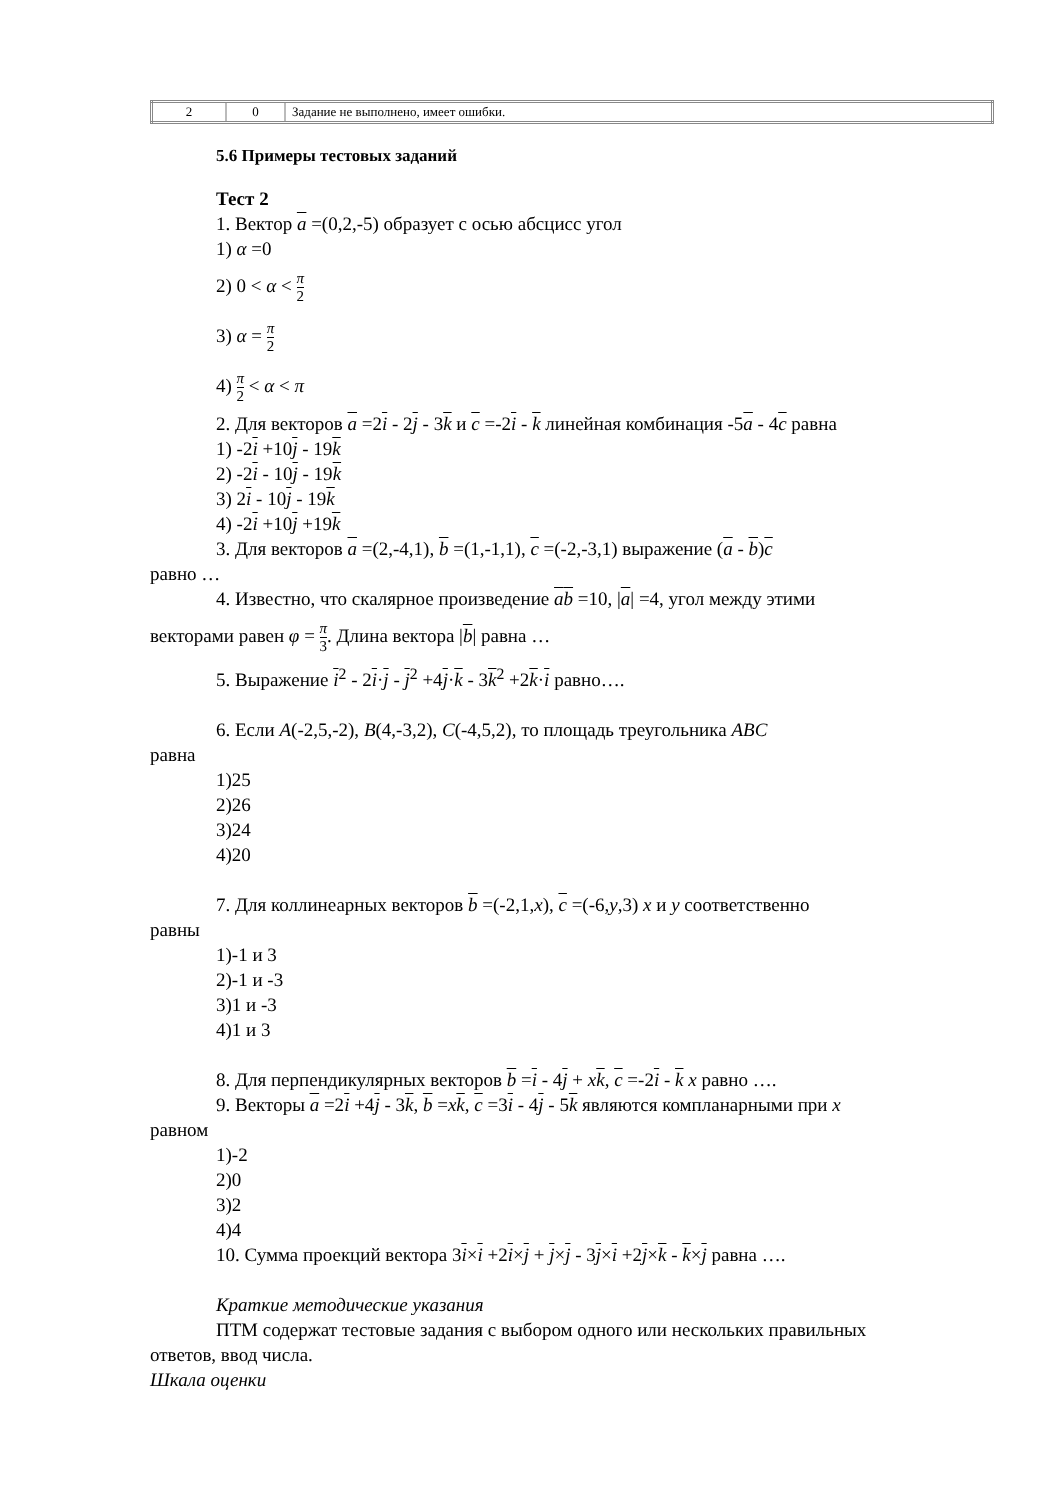| 2 | 0 | Задание не выполнено, имеет ошибки. |
5.6 Примеры тестовых заданий
Тест 2
1. Вектор a =(0,2,-5) образует с осью абсцисс угол
1) α =0
2) 0 < α < π 2
3) α = π 2
4) π 2 < α < π
2. Для векторов a =2i - 2j - 3k и c =-2i - k линейная комбинация -5a - 4c равна
1) -2i +10j - 19k
2) -2i - 10j - 19k
3) 2i - 10j - 19k
4) -2i +10j +19k
3. Для векторов a =(2,-4,1), b =(1,-1,1), c =(-2,-3,1) выражение (a - b)c
равно …
4. Известно, что скалярное произведение ab =10, |a| =4, угол между этими
векторами равен φ = π 3. Длина вектора |b| равна …
5. Выражение i<sup>2</sup> - 2i·j - j<sup>2</sup> +4j·k - 3k<sup>2</sup> +2k·i равно….
6. Если A(-2,5,-2), B(4,-3,2), C(-4,5,2), то площадь треугольника ABC
равна
1)25
2)26
3)24
4)20
7. Для коллинеарных векторов b =(-2,1,x), c =(-6,y,3) x и y соответственно
равны
1)-1 и 3
2)-1 и -3
3)1 и -3
4)1 и 3
8. Для перпендикулярных векторов b =i - 4j + xk, c =-2i - k x равно ….
9. Векторы a =2i +4j - 3k, b =xk, c =3i - 4j - 5k являются компланарными при x
равном
1)-2
2)0
3)2
4)4
10. Сумма проекций вектора 3i×i +2i×j + j×j - 3j×i +2j×k - k×j равна ….
Краткие методические указания
ПТМ содержат тестовые задания с выбором одного или нескольких правильных
ответов, ввод числа.
Шкала оценки